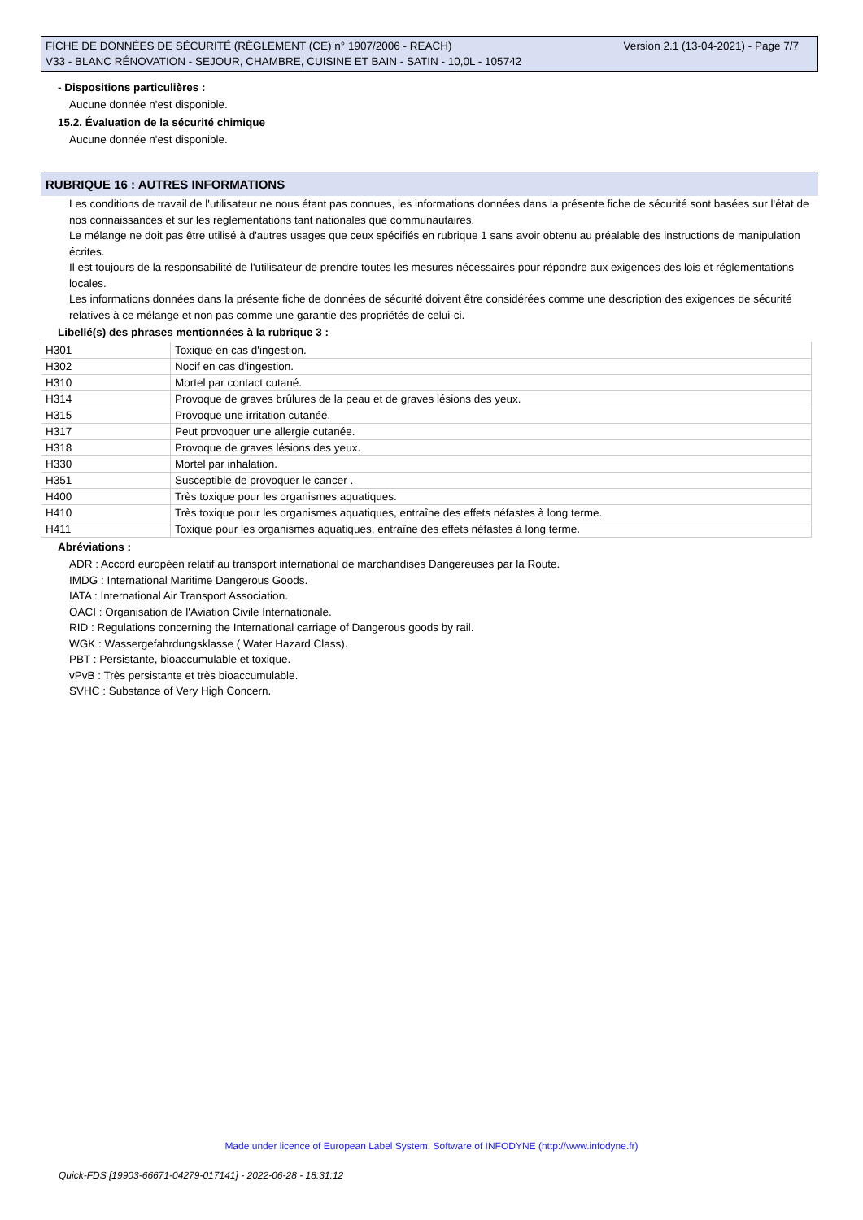Version 2.1 (13-04-2021) - Page 7/7 FICHE DE DONNÉES DE SÉCURITÉ (RÈGLEMENT (CE) n° 1907/2006 - REACH)
V33 - BLANC RÉNOVATION - SEJOUR, CHAMBRE, CUISINE ET BAIN - SATIN - 10,0L - 105742
- Dispositions particulières :
Aucune donnée n'est disponible.
15.2. Évaluation de la sécurité chimique
Aucune donnée n'est disponible.
RUBRIQUE 16 : AUTRES INFORMATIONS
Les conditions de travail de l'utilisateur ne nous étant pas connues, les informations données dans la présente fiche de sécurité sont basées sur l'état de nos connaissances et sur les réglementations tant nationales que communautaires.
Le mélange ne doit pas être utilisé à d'autres usages que ceux spécifiés en rubrique 1 sans avoir obtenu au préalable des instructions de manipulation écrites.
Il est toujours de la responsabilité de l'utilisateur de prendre toutes les mesures nécessaires pour répondre aux exigences des lois et réglementations locales.
Les informations données dans la présente fiche de données de sécurité doivent être considérées comme une description des exigences de sécurité relatives à ce mélange et non pas comme une garantie des propriétés de celui-ci.
Libellé(s) des phrases mentionnées à la rubrique 3 :
| H301 | Toxique en cas d'ingestion. |
| H302 | Nocif en cas d'ingestion. |
| H310 | Mortel par contact cutané. |
| H314 | Provoque de graves brûlures de la peau et de graves lésions des yeux. |
| H315 | Provoque une irritation cutanée. |
| H317 | Peut provoquer une allergie cutanée. |
| H318 | Provoque de graves lésions des yeux. |
| H330 | Mortel par inhalation. |
| H351 | Susceptible de provoquer le cancer . |
| H400 | Très toxique pour les organismes aquatiques. |
| H410 | Très toxique pour les organismes aquatiques, entraîne des effets néfastes à long terme. |
| H411 | Toxique pour les organismes aquatiques, entraîne des effets néfastes à long terme. |
Abréviations :
ADR : Accord européen relatif au transport international de marchandises Dangereuses par la Route.
IMDG : International Maritime Dangerous Goods.
IATA : International Air Transport Association.
OACI : Organisation de l'Aviation Civile Internationale.
RID : Regulations concerning the International carriage of Dangerous goods by rail.
WGK : Wassergefahrdungsklasse ( Water Hazard Class).
PBT : Persistante, bioaccumulable et toxique.
vPvB : Très persistante et très bioaccumulable.
SVHC : Substance of Very High Concern.
Made under licence of European Label System, Software of INFODYNE (http://www.infodyne.fr)
Quick-FDS [19903-66671-04279-017141] - 2022-06-28 - 18:31:12